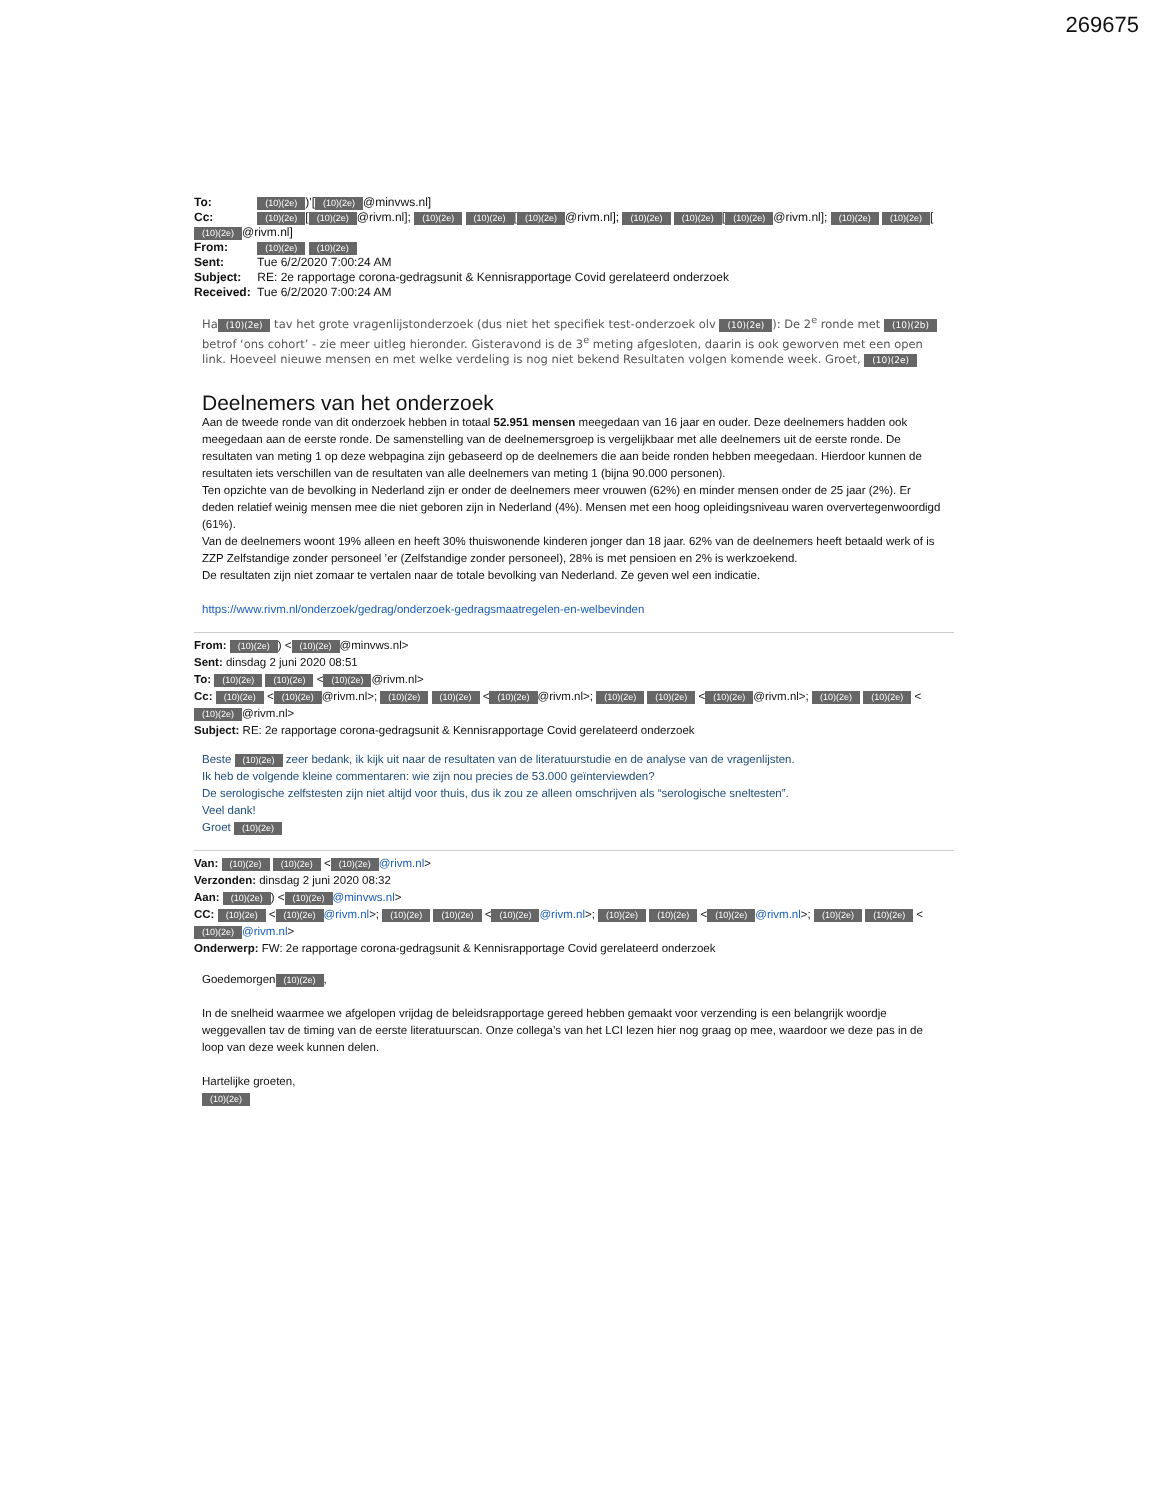269675
To: (10)(2e))'[(10)(2e) @minvws.nl]
Cc: (10)(2e) [(10)(2e) @rivm.nl]; (10)(2e) (10)(2e) [(10)(2e) @rivm.nl]; (10)(2e) (10)(2e) [(10)(2e) @rivm.nl]; (10)(2e) (10)(2e) [(10)(2e) @rivm.nl]
From: (10)(2e) (10)(2e)
Sent: Tue 6/2/2020 7:00:24 AM
Subject: RE: 2e rapportage corona-gedragsunit & Kennisrapportage Covid gerelateerd onderzoek
Received: Tue 6/2/2020 7:00:24 AM
Ha (10)(2e) tav het grote vragenlijstonderzoek (dus niet het specifiek test-onderzoek olv (10)(2e)): De 2<sup>e</sup> ronde met (10)(2b) betrof ‘ons cohort’ - zie meer uitleg hieronder. Gisteravond is de 3<sup>e</sup> meting afgesloten, daarin is ook geworven met een open link. Hoeveel nieuwe mensen en met welke verdeling is nog niet bekend Resultaten volgen komende week. Groet, (10)(2e)
Deelnemers van het onderzoek
Aan de tweede ronde van dit onderzoek hebben in totaal 52.951 mensen meegedaan van 16 jaar en ouder. Deze deelnemers hadden ook meegedaan aan de eerste ronde. De samenstelling van de deelnemersgroep is vergelijkbaar met alle deelnemers uit de eerste ronde. De resultaten van meting 1 op deze webpagina zijn gebaseerd op de deelnemers die aan beide ronden hebben meegedaan. Hierdoor kunnen de resultaten iets verschillen van de resultaten van alle deelnemers van meting 1 (bijna 90.000 personen).
Ten opzichte van de bevolking in Nederland zijn er onder de deelnemers meer vrouwen (62%) en minder mensen onder de 25 jaar (2%). Er deden relatief weinig mensen mee die niet geboren zijn in Nederland (4%). Mensen met een hoog opleidingsniveau waren oververtegenwoordigd (61%).
Van de deelnemers woont 19% alleen en heeft 30% thuiswonende kinderen jonger dan 18 jaar. 62% van de deelnemers heeft betaald werk of is ZZP Zelfstandige zonder personeel ’er (Zelfstandige zonder personeel), 28% is met pensioen en 2% is werkzoekend.
De resultaten zijn niet zomaar te vertalen naar de totale bevolking van Nederland. Ze geven wel een indicatie.
https://www.rivm.nl/onderzoek/gedrag/onderzoek-gedragsmaatregelen-en-welbevinden
From: (10)(2e)) < (10)(2e) @minvws.nl>
Sent: dinsdag 2 juni 2020 08:51
To: (10)(2e) (10)(2e) < (10)(2e) @rivm.nl>
Cc: (10)(2e) < (10)(2e) @rivm.nl>; (10)(2e) (10)(2e) < (10)(2e) @rivm.nl>; (10)(2e) (10)(2e) < (10)(2e) @rivm.nl>; (10)(2e) (10)(2e) < (10)(2e) @rivm.nl>
Subject: RE: 2e rapportage corona-gedragsunit & Kennisrapportage Covid gerelateerd onderzoek
Beste (10)(2e) zeer bedank, ik kijk uit naar de resultaten van de literatuurstudie en de analyse van de vragenlijsten.
Ik heb de volgende kleine commentaren: wie zijn nou precies de 53.000 geïnterviewden?
De serologische zelfstesten zijn niet altijd voor thuis, dus ik zou ze alleen omschrijven als “serologische sneltesten”.
Veel dank!
Groet (10)(2e)
Van: (10)(2e) (10)(2e) < (10)(2e) @rivm.nl>
Verzonden: dinsdag 2 juni 2020 08:32
Aan: (10)(2e)) < (10)(2e) @minvws.nl>
CC: (10)(2e) < (10)(2e) @rivm.nl>; (10)(2e) (10)(2e) < (10)(2e) @rivm.nl>; (10)(2e) (10)(2e) < (10)(2e) @rivm.nl>; (10)(2e) (10)(2e) < (10)(2e) @rivm.nl>
Onderwerp: FW: 2e rapportage corona-gedragsunit & Kennisrapportage Covid gerelateerd onderzoek
Goedemorgen (10)(2e),
In de snelheid waarmee we afgelopen vrijdag de beleidsrapportage gereed hebben gemaakt voor verzending is een belangrijk woordje weggevallen tav de timing van de eerste literatuurscan. Onze collega’s van het LCI lezen hier nog graag op mee, waardoor we deze pas in de loop van deze week kunnen delen.
Hartelijke groeten,
(10)(2e)